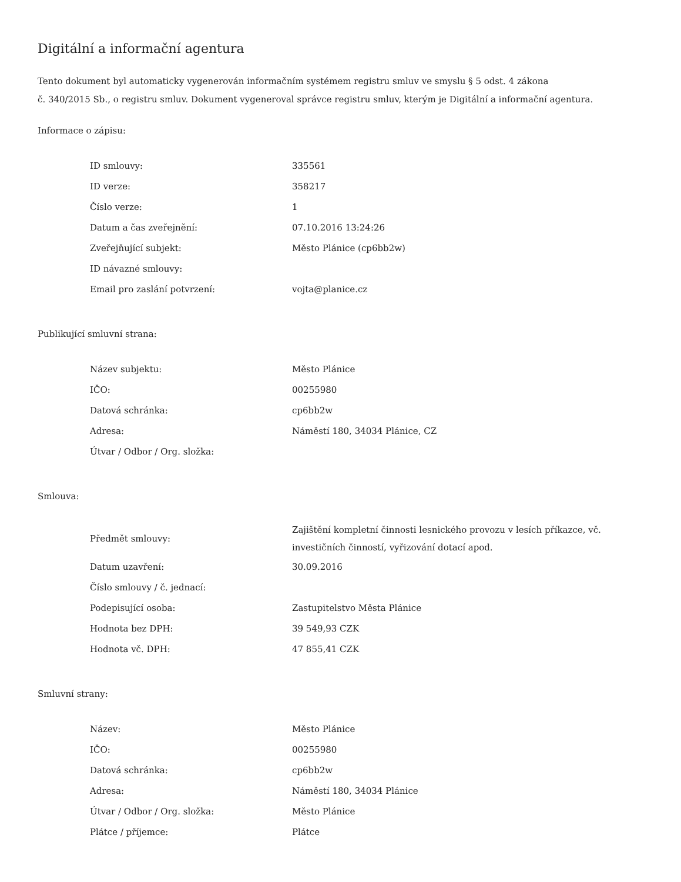Digitální a informační agentura
Tento dokument byl automaticky vygenerován informačním systémem registru smluv ve smyslu § 5 odst. 4 zákona
č. 340/2015 Sb., o registru smluv. Dokument vygeneroval správce registru smluv, kterým je Digitální a informační agentura.
Informace o zápisu:
| ID smlouvy: | 335561 |
| ID verze: | 358217 |
| Číslo verze: | 1 |
| Datum a čas zveřejnění: | 07.10.2016 13:24:26 |
| Zveřejňující subjekt: | Město Plánice (cp6bb2w) |
| ID návazné smlouvy: | |
| Email pro zaslání potvrzení: | vojta@planice.cz |
Publikující smluvní strana:
| Název subjektu: | Město Plánice |
| IČO: | 00255980 |
| Datová schránka: | cp6bb2w |
| Adresa: | Náměstí 180, 34034 Plánice, CZ |
| Útvar / Odbor / Org. složka: | |
Smlouva:
| Předmět smlouvy: | Zajištění kompletní činnosti lesnického provozu v lesích příkazce, vč. investičních činností, vyřizování dotací apod. |
| Datum uzavření: | 30.09.2016 |
| Číslo smlouvy / č. jednací: | |
| Podepisující osoba: | Zastupitelstvo Města Plánice |
| Hodnota bez DPH: | 39 549,93 CZK |
| Hodnota vč. DPH: | 47 855,41 CZK |
Smluvní strany:
| Název: | Město Plánice |
| IČO: | 00255980 |
| Datová schránka: | cp6bb2w |
| Adresa: | Náměstí 180, 34034 Plánice |
| Útvar / Odbor / Org. složka: | Město Plánice |
| Plátce / příjemce: | Plátce |